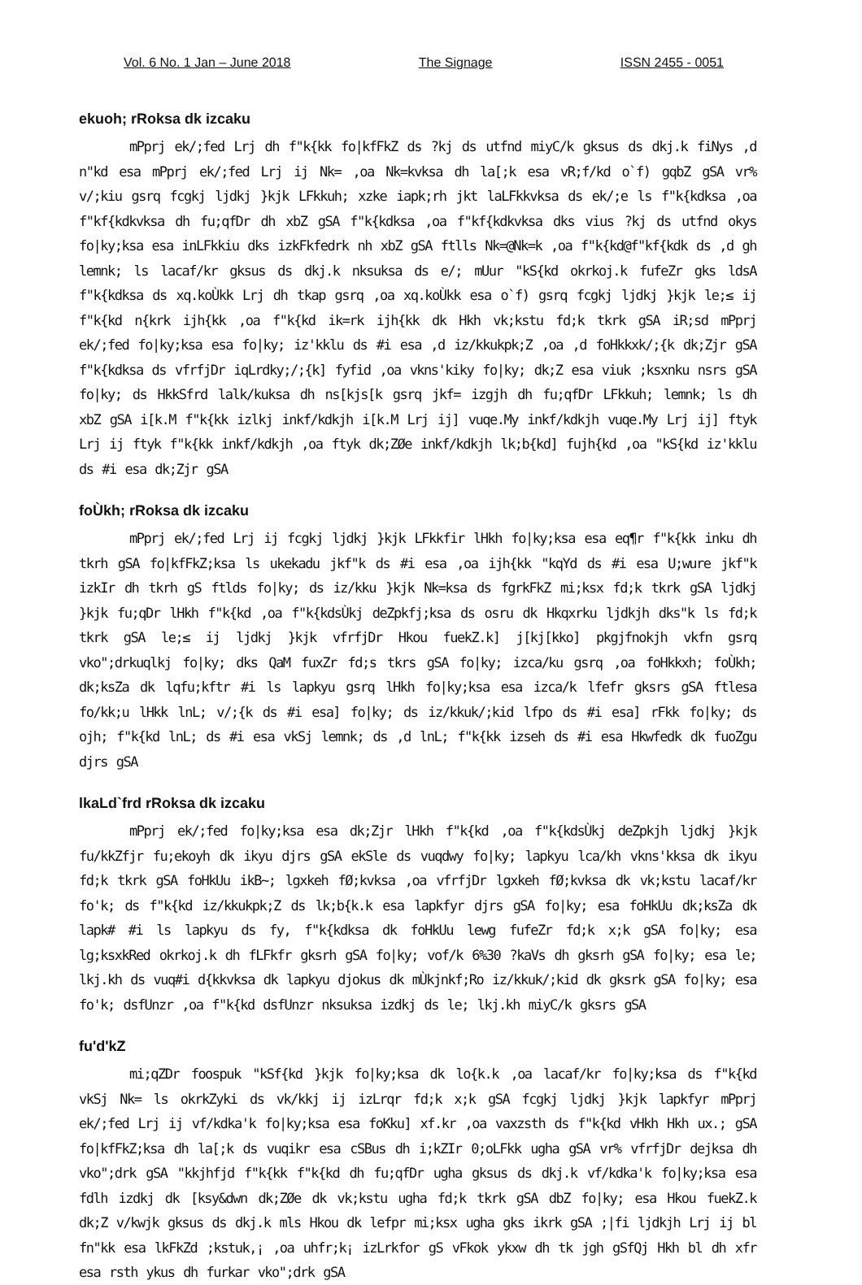Vol. 6 No. 1 Jan – June 2018 The Signage ISSN 2455 - 0051
ekuoh; rRoksa dk izcaku
mPprj ek/;fed Lrj dh f"k{kk fo|kfFkZ ds ?kj ds utfnd miyC/k gksus ds dkj.k fiNys ,d n"kd esa mPprj ek/;fed Lrj ij Nk= ,oa Nk=kvksa dh la[;k esa vR;f/kd o`f) gqbZ gSA vr% v/;kiu gsrq fcgkj ljdkj }kjk LFkkuh; xzke iapk;rh jkt laLFkkvksa ds ek/;e ls f"k{kdksa ,oa f"kf{kdkvksa dh fu;qfDr dh xbZ gSA f"k{kdksa ,oa f"kf{kdkvksa dks vius ?kj ds utfnd okys fo|ky;ksa esa inLFkkiu dks izkFkfedrk nh xbZ gSA ftlls Nk=@Nk=k ,oa f"k{kd@f"kf{kdk ds ,d gh lemnk; ls lacaf/kr gksus ds dkj.k nksuksa ds e/; mUur "kS{kd okrkoj.k fufeZr gks ldsA f"k{kdksa ds xq.koÙkk Lrj dh tkap gsrq ,oa xq.koÙkk esa o`f) gsrq fcgkj ljdkj }kjk le;≤ ij f"k{kd n{krk ijh{kk ,oa f"k{kd ik=rk ijh{kk dk Hkh vk;kstu fd;k tkrk gSA iR;sd mPprj ek/;fed fo|ky;ksa esa fo|ky; iz'kklu ds #i esa ,d iz/kkukpk;Z ,oa ,d foHkkxk/;{k dk;Zjr gSA f"k{kdksa ds vfrfjDr iqLrdky;/;{k] fyfid ,oa vkns'kiky fo|ky; dk;Z esa viuk ;ksxnku nsrs gSA fo|ky; ds HkkSfrd lalk/kuksa dh ns[kjs[k gsrq jkf= izgjh dh fu;qfDr LFkkuh; lemnk; ls dh xbZ gSA i[k.M f"k{kk izlkj inkf/kdkjh i[k.M Lrj ij] vuqe.My inkf/kdkjh vuqe.My Lrj ij] ftyk Lrj ij ftyk f"k{kk inkf/kdkjh ,oa ftyk dk;ZØe inkf/kdkjh lk;b{kd] fujh{kd ,oa "kS{kd iz'kklu ds #i esa dk;Zjr gSA
foÙkh; rRoksa dk izcaku
mPprj ek/;fed Lrj ij fcgkj ljdkj }kjk LFkkfir lHkh fo|ky;ksa esa eq¶r f"k{kk inku dh tkrh gSA fo|kfFkZ;ksa ls ukekadu jkf"k ds #i esa ,oa ijh{kk "kqYd ds #i esa U;wure jkf"k izkIr dh tkrh gS ftlds fo|ky; ds iz/kku }kjk Nk=ksa ds fgrkFkZ mi;ksx fd;k tkrk gSA ljdkj }kjk fu;qDr lHkh f"k{kd ,oa f"k{kdsÙkj deZpkfj;ksa ds osru dk Hkqxrku ljdkjh dks"k ls fd;k tkrk gSA le;≤ ij ljdkj }kjk vfrfjDr Hkou fuekZ.k] j[kj[kko] pkgjfnokjh vkfn gsrq vko";drkuqlkj fo|ky; dks QaM fuxZr fd;s tkrs gSA fo|ky; izca/ku gsrq ,oa foHkkxh; foÙkh; dk;ksZa dk lqfu;kftr #i ls lapkyu gsrq lHkh fo|ky;ksa esa izca/k lfefr gksrs gSA ftlesa fo/kk;u lHkk lnL; v/;{k ds #i esa] fo|ky; ds iz/kkuk/;kid lfpo ds #i esa] rFkk fo|ky; ds ojh; f"k{kd lnL; ds #i esa vkSj lemnk; ds ,d lnL; f"k{kk izseh ds #i esa Hkwfedk dk fuoZgu djrs gSA
lkaLd`frd rRoksa dk izcaku
mPprj ek/;fed fo|ky;ksa esa dk;Zjr lHkh f"k{kd ,oa f"k{kdsÙkj deZpkjh ljdkj }kjk fu/kkZfjr fu;ekoyh dk ikyu djrs gSA ekSle ds vuqdwy fo|ky; lapkyu lca/kh vkns'kksa dk ikyu fd;k tkrk gSA foHkUu ikB~; lgxkeh fØ;kvksa ,oa vfrfjDr lgxkeh fØ;kvksa dk vk;kstu lacaf/kr fo'k; ds f"k{kd iz/kkukpk;Z ds lk;b{k.k esa lapkfyr djrs gSA fo|ky; esa foHkUu dk;ksZa dk lapk# #i ls lapkyu ds fy, f"k{kdksa dk foHkUu lewg fufeZr fd;k x;k gSA fo|ky; esa lg;ksxkRed okrkoj.k dh fLFkfr gksrh gSA fo|ky; vof/k 6%30 ?kaVs dh gksrh gSA fo|ky; esa le; lkj.kh ds vuq#i d{kkvksa dk lapkyu djokus dk mÙkjnkf;Ro iz/kkuk/;kid dk gksrk gSA fo|ky; esa fo'k; dsfUnzr ,oa f"k{kd dsfUnzr nksuksa izdkj ds le; lkj.kh miyC/k gksrs gSA
fu'd'kZ
mi;qZDr foospuk "kSf{kd }kjk fo|ky;ksa dk lo{k.k ,oa lacaf/kr fo|ky;ksa ds f"k{kd vkSj Nk= ls okrkZyki ds vk/kkj ij izLrqr fd;k x;k gSA fcgkj ljdkj }kjk lapkfyr mPprj ek/;fed Lrj ij vf/kdka'k fo|ky;ksa esa foKku] xf.kr ,oa vaxzsth ds f"k{kd vHkh Hkh ux.; gSA fo|kfFkZ;ksa dh la[;k ds vuqikr esa cSBus dh i;kZIr 0;oLFkk ugha gSA vr% vfrfjDr dejksa dh vko";drk gSA "kkjhfjd f"k{kk f"k{kd dh fu;qfDr ugha gksus ds dkj.k vf/kdka'k fo|ky;ksa esa fdlh izdkj dk [ksy&dwn dk;ZØe dk vk;kstu ugha fd;k tkrk gSA dbZ fo|ky; esa Hkou fuekZ.k dk;Z v/kwjk gksus ds dkj.k mls Hkou dk lefpr mi;ksx ugha gks ikrk gSA ;|fi ljdkjh Lrj ij bl fn"kk esa lkFkZd ;kstuk,¡ ,oa uhfr;k¡ izLrkfor gS vFkok ykxw dh tk jgh gSfQj Hkh bl dh xfr esa rsth ykus dh furkar vko";drk gSA